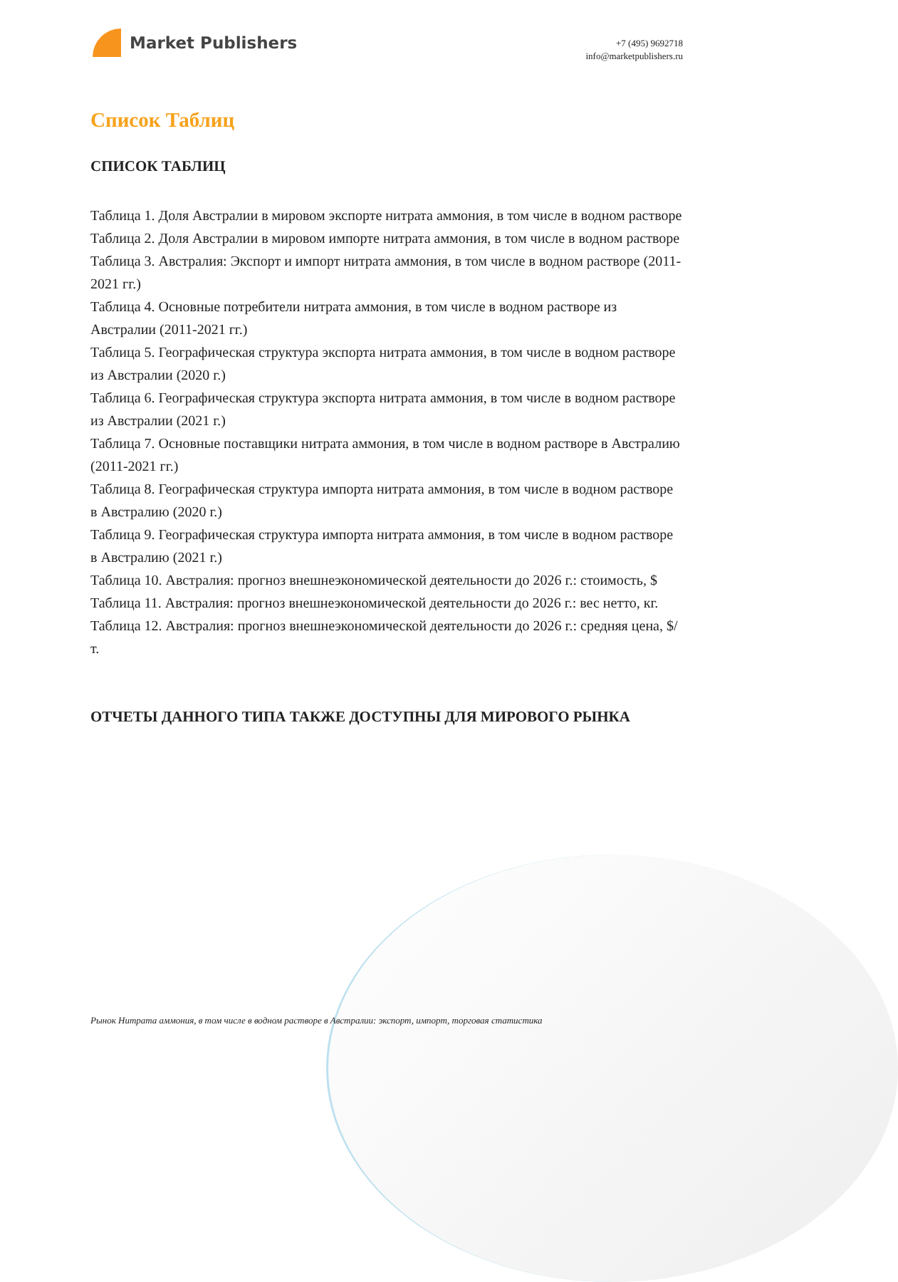Market Publishers
+7 (495) 9692718
info@marketpublishers.ru
Список Таблиц
СПИСОК ТАБЛИЦ
Таблица 1. Доля Австралии в мировом экспорте нитрата аммония, в том числе в водном растворе
Таблица 2. Доля Австралии в мировом импорте нитрата аммония, в том числе в водном растворе
Таблица 3. Австралия: Экспорт и импорт нитрата аммония, в том числе в водном растворе (2011-2021 гг.)
Таблица 4. Основные потребители нитрата аммония, в том числе в водном растворе из Австралии (2011-2021 гг.)
Таблица 5. Географическая структура экспорта нитрата аммония, в том числе в водном растворе из Австралии (2020 г.)
Таблица 6. Географическая структура экспорта нитрата аммония, в том числе в водном растворе из Австралии (2021 г.)
Таблица 7. Основные поставщики нитрата аммония, в том числе в водном растворе в Австралию (2011-2021 гг.)
Таблица 8. Географическая структура импорта нитрата аммония, в том числе в водном растворе в Австралию (2020 г.)
Таблица 9. Географическая структура импорта нитрата аммония, в том числе в водном растворе в Австралию (2021 г.)
Таблица 10. Австралия: прогноз внешнеэкономической деятельности до 2026 г.: стоимость, $
Таблица 11. Австралия: прогноз внешнеэкономической деятельности до 2026 г.: вес нетто, кг.
Таблица 12. Австралия: прогноз внешнеэкономической деятельности до 2026 г.: средняя цена, $/т.
ОТЧЕТЫ ДАННОГО ТИПА ТАКЖЕ ДОСТУПНЫ ДЛЯ МИРОВОГО РЫНКА
Рынок Нитрата аммония, в том числе в водном растворе в Австралии: экспорт, импорт, торговая статистика